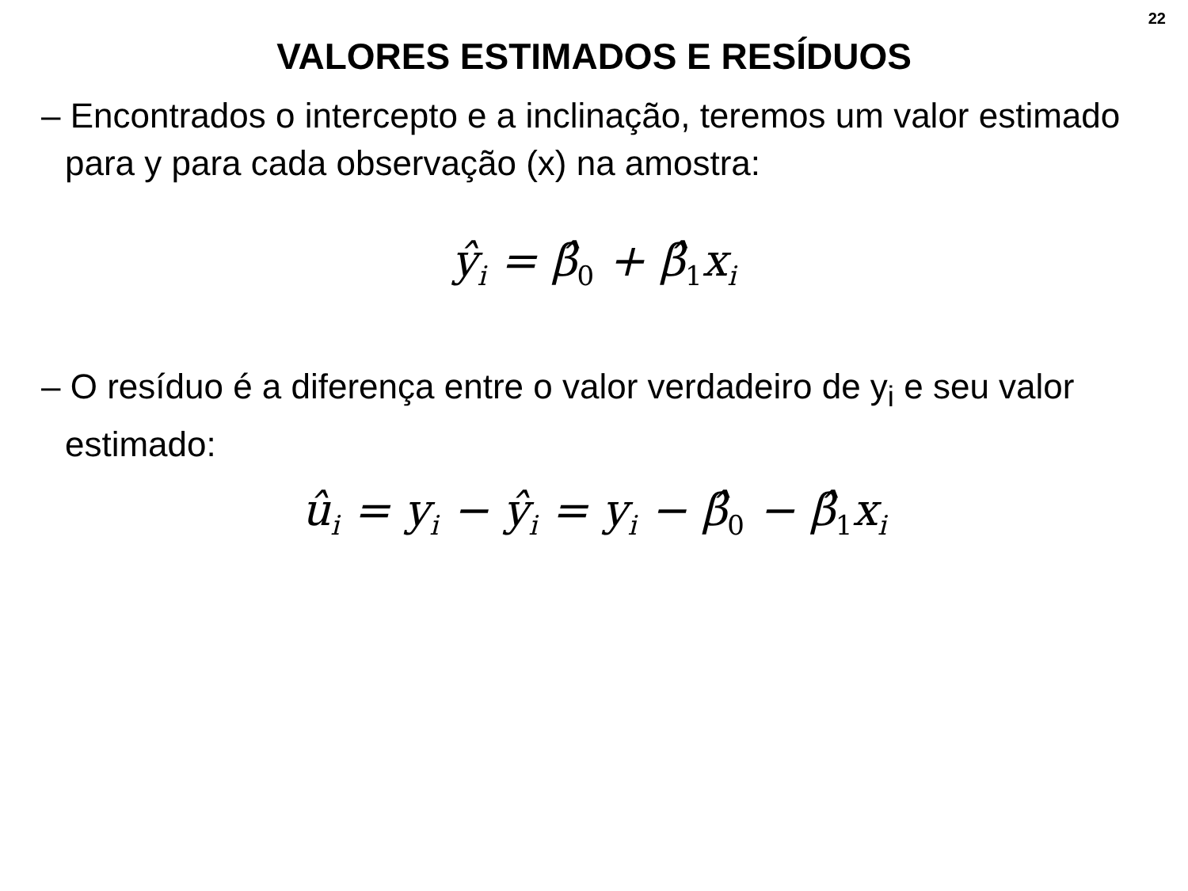22
VALORES ESTIMADOS E RESÍDUOS
– Encontrados o intercepto e a inclinação, teremos um valor estimado para y para cada observação (x) na amostra:
ŷ<sub>i</sub> = β̂<sub>0</sub> + β̂<sub>1</sub>x<sub>i</sub>
– O resíduo é a diferença entre o valor verdadeiro de y<sub>i</sub> e seu valor estimado:
û<sub>i</sub> = y<sub>i</sub> − ŷ<sub>i</sub> = y<sub>i</sub> − β̂<sub>0</sub> − β̂<sub>1</sub>x<sub>i</sub>